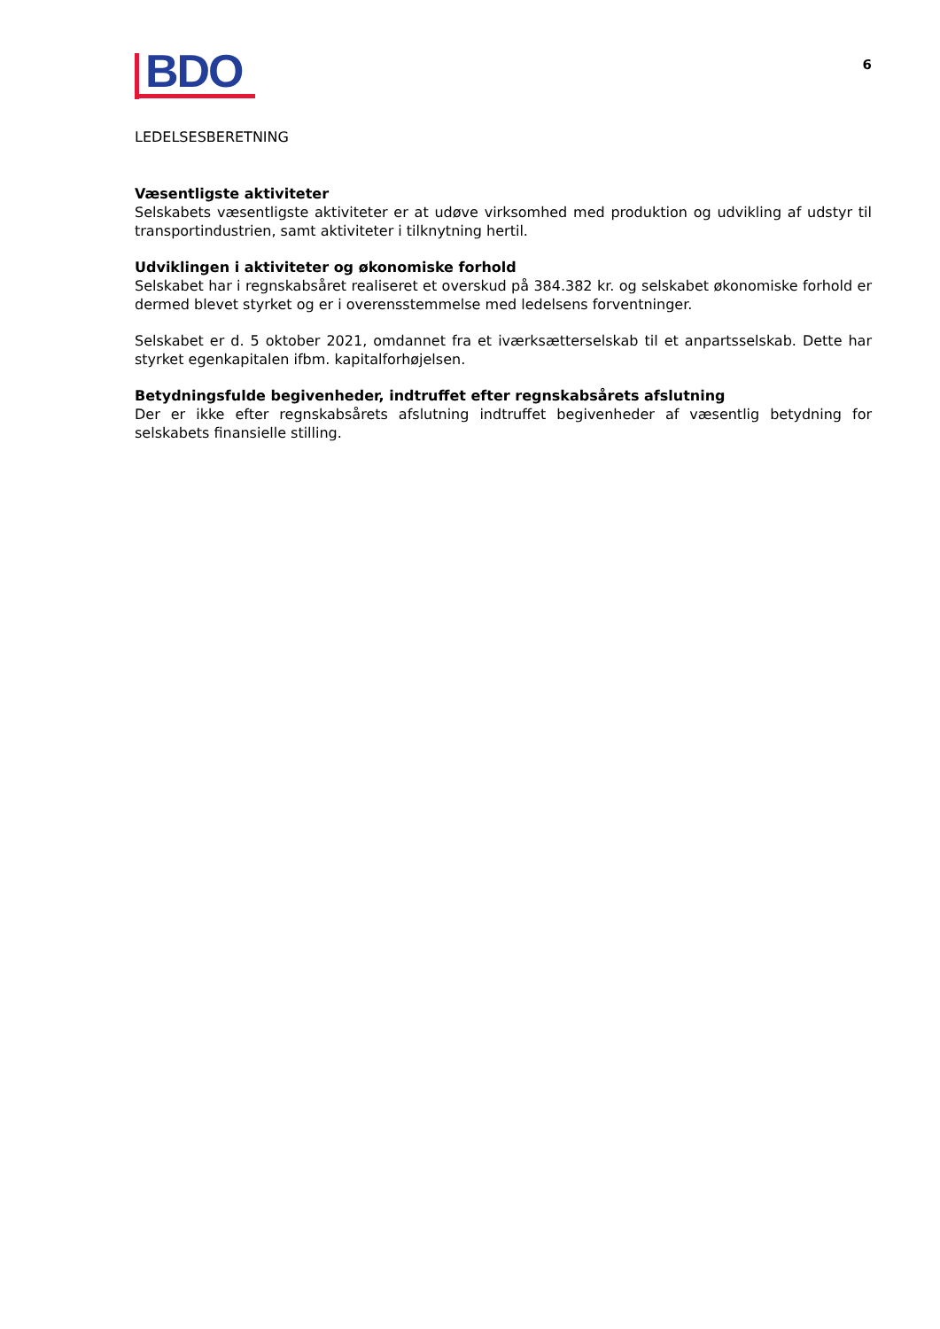BDO
6
LEDELSESBERETNING
Væsentligste aktiviteter
Selskabets væsentligste aktiviteter er at udøve virksomhed med produktion og udvikling af udstyr til transportindustrien, samt aktiviteter i tilknytning hertil.
Udviklingen i aktiviteter og økonomiske forhold
Selskabet har i regnskabsåret realiseret et overskud på 384.382 kr. og selskabet økonomiske forhold er dermed blevet styrket og er i overensstemmelse med ledelsens forventninger.
Selskabet er d. 5 oktober 2021, omdannet fra et iværksætterselskab til et anpartsselskab. Dette har styrket egenkapitalen ifbm. kapitalforhøjelsen.
Betydningsfulde begivenheder, indtruffet efter regnskabsårets afslutning
Der er ikke efter regnskabsårets afslutning indtruffet begivenheder af væsentlig betydning for selskabets finansielle stilling.